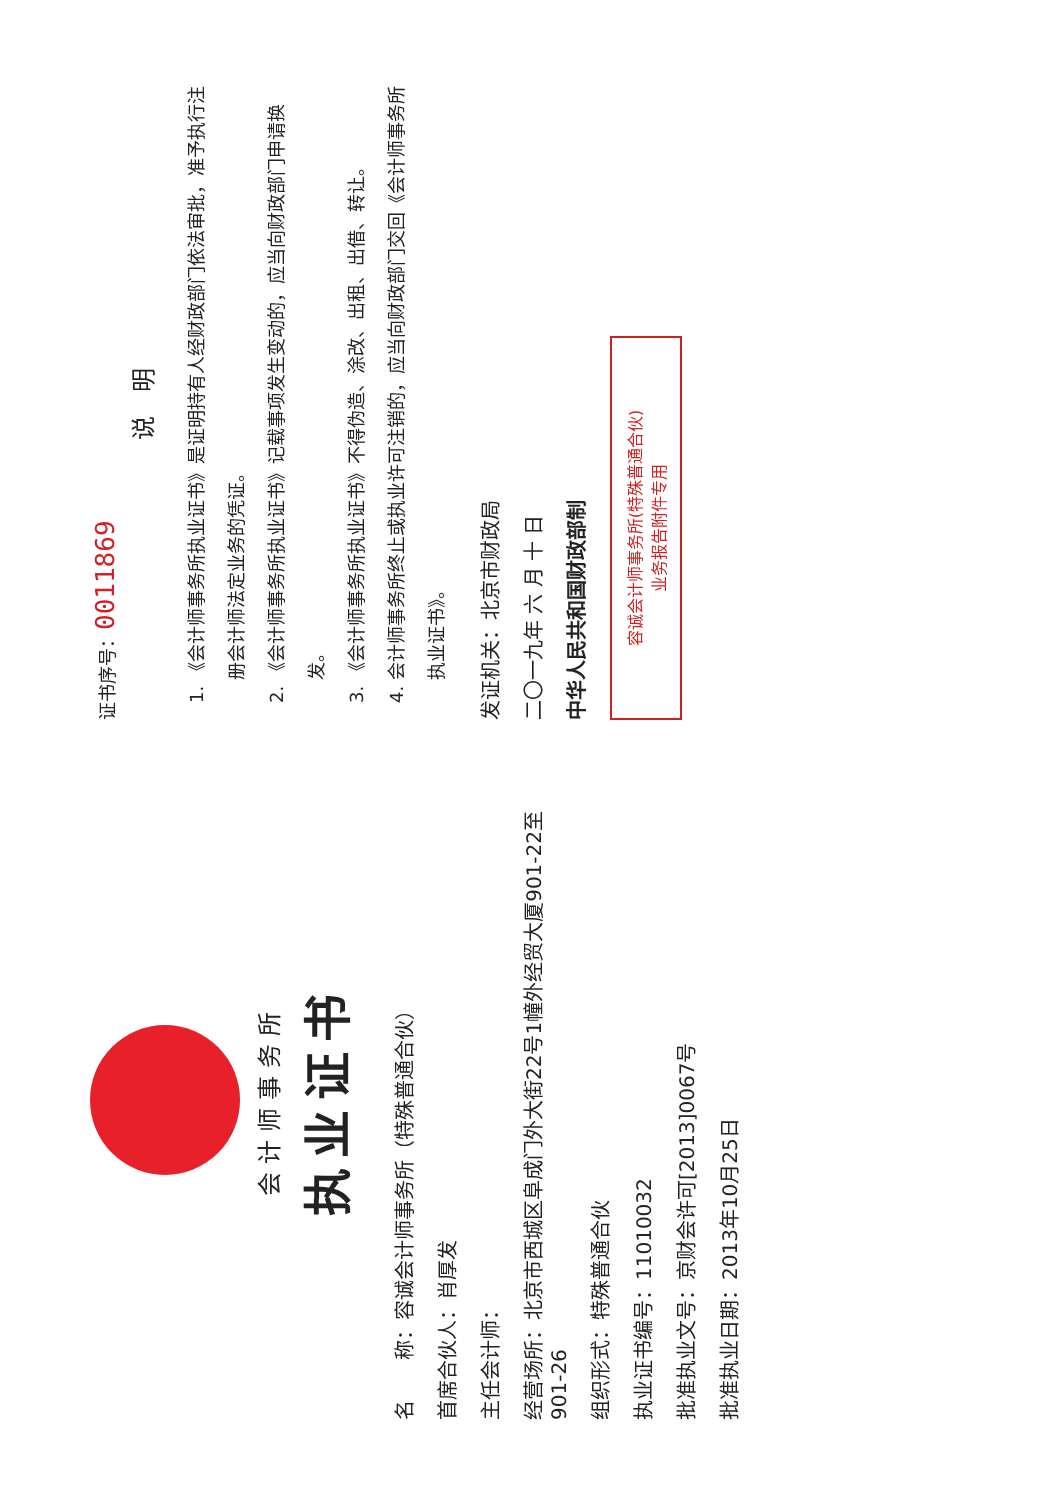会计师事务所
执业证书
名　　称：容诚会计师事务所（特殊普通合伙）
首席合伙人：肖厚发
主任会计师：
经营场所：北京市西城区阜成门外大街22号1幢外经贸大厦901-22至901-26
组织形式：特殊普通合伙
执业证书编号：11010032
批准执业文号：京财会许可[2013]0067号
批准执业日期：2013年10月25日
证书序号：0011869
说 明
1. 《会计师事务所执业证书》是证明持有人经财政部门依法审批，准予执行注册会计师法定业务的凭证。
2. 《会计师事务所执业证书》记载事项发生变动的，应当向财政部门申请换发。
3. 《会计师事务所执业证书》不得伪造、涂改、出租、出借、转让。
4. 会计师事务所终止或执业许可注销的，应当向财政部门交回《会计师事务所执业证书》。
发证机关：北京市财政局
二〇一九年 六 月 十 日
中华人民共和国财政部制
容诚会计师事务所(特殊普通合伙)
业务报告附件专用